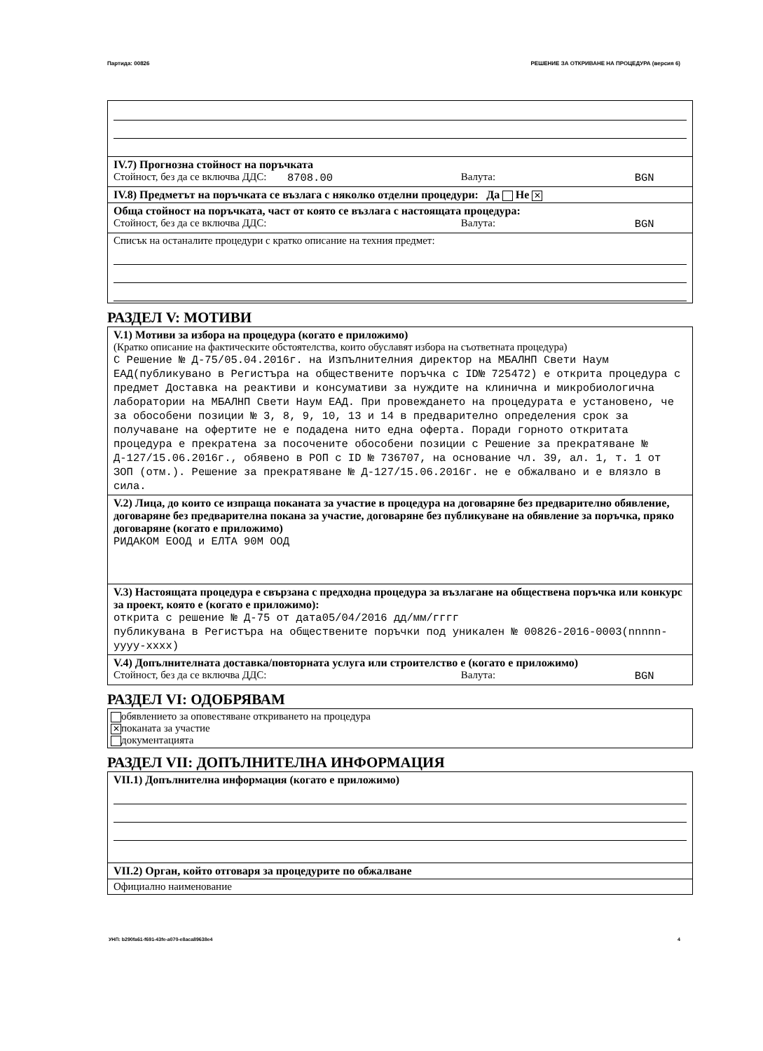Партида: 00826 РЕШЕНИЕ ЗА ОТКРИВАНЕ НА ПРОЦЕДУРА (версия 6)
IV.7) Прогнозна стойност на поръчката
Стойност, без да се включва ДДС: 8708.00 Валута: BGN
IV.8) Предметът на поръчката се възлага с няколко отделни процедури: Да Не ✕
Обща стойност на поръчката, част от която се възлага с настоящата процедура:
Стойност, без да се включва ДДС: Валута: BGN
Списък на останалите процедури с кратко описание на техния предмет:
РАЗДЕЛ V: МОТИВИ
V.1) Мотиви за избора на процедура (когато е приложимо)
(Кратко описание на фактическите обстоятелства, които обуславят избора на съответната процедура)
С Решение № Д-75/05.04.2016г. на Изпълнителния директор на МБАЛНП Свети Наум ЕАД(публикувано в Регистъра на обществените поръчка с ID№ 725472) е открита процедура с предмет Доставка на реактиви и консумативи за нуждите на клинична и микробиологична лаборатории на МБАЛНП Свети Наум ЕАД. При провеждането на процедурата е установено, че за обособени позиции № 3, 8, 9, 10, 13 и 14 в предварително определения срок за получаване на офертите не е подадена нито една оферта. Поради горното откритата процедура е прекратена за посочените обособени позиции с Решение за прекратяване № Д-127/15.06.2016г., обявено в РОП с ID № 736707, на основание чл. 39, ал. 1, т. 1 от ЗОП (отм.). Решение за прекратяване № Д-127/15.06.2016г. не е обжалвано и е влязло в сила.
V.2) Лица, до които се изпраща поканата за участие в процедура на договаряне без предварително обявление, договаряне без предварителна покана за участие, договаряне без публикуване на обявление за поръчка, пряко договаряне (когато е приложимо)
РИДАКОМ ЕООД и ЕЛТА 90М ООД
V.3) Настоящата процедура е свързана с предходна процедура за възлагане на обществена поръчка или конкурс за проект, която е (когато е приложимо):
открита с решение № Д-75 от дата05/04/2016 дд/мм/гггг
публикувана в Регистъра на обществените поръчки под уникален № 00826-2016-0003(nnnnn-yyyy-xxxx)
V.4) Допълнителната доставка/повторната услуга или строителство е (когато е приложимо)
Стойност, без да се включва ДДС: Валута: BGN
РАЗДЕЛ VI: ОДОБРЯВАМ
обявлението за оповестяване откриването на процедура
✕ поканата за участие
документацията
РАЗДЕЛ VII: ДОПЪЛНИТЕЛНА ИНФОРМАЦИЯ
VII.1) Допълнителна информация (когато е приложимо)
VII.2) Орган, който отговаря за процедурите по обжалване
Официално наименование
УНП: b290fa61-f691-43fe-a070-e8aca89638e4 4